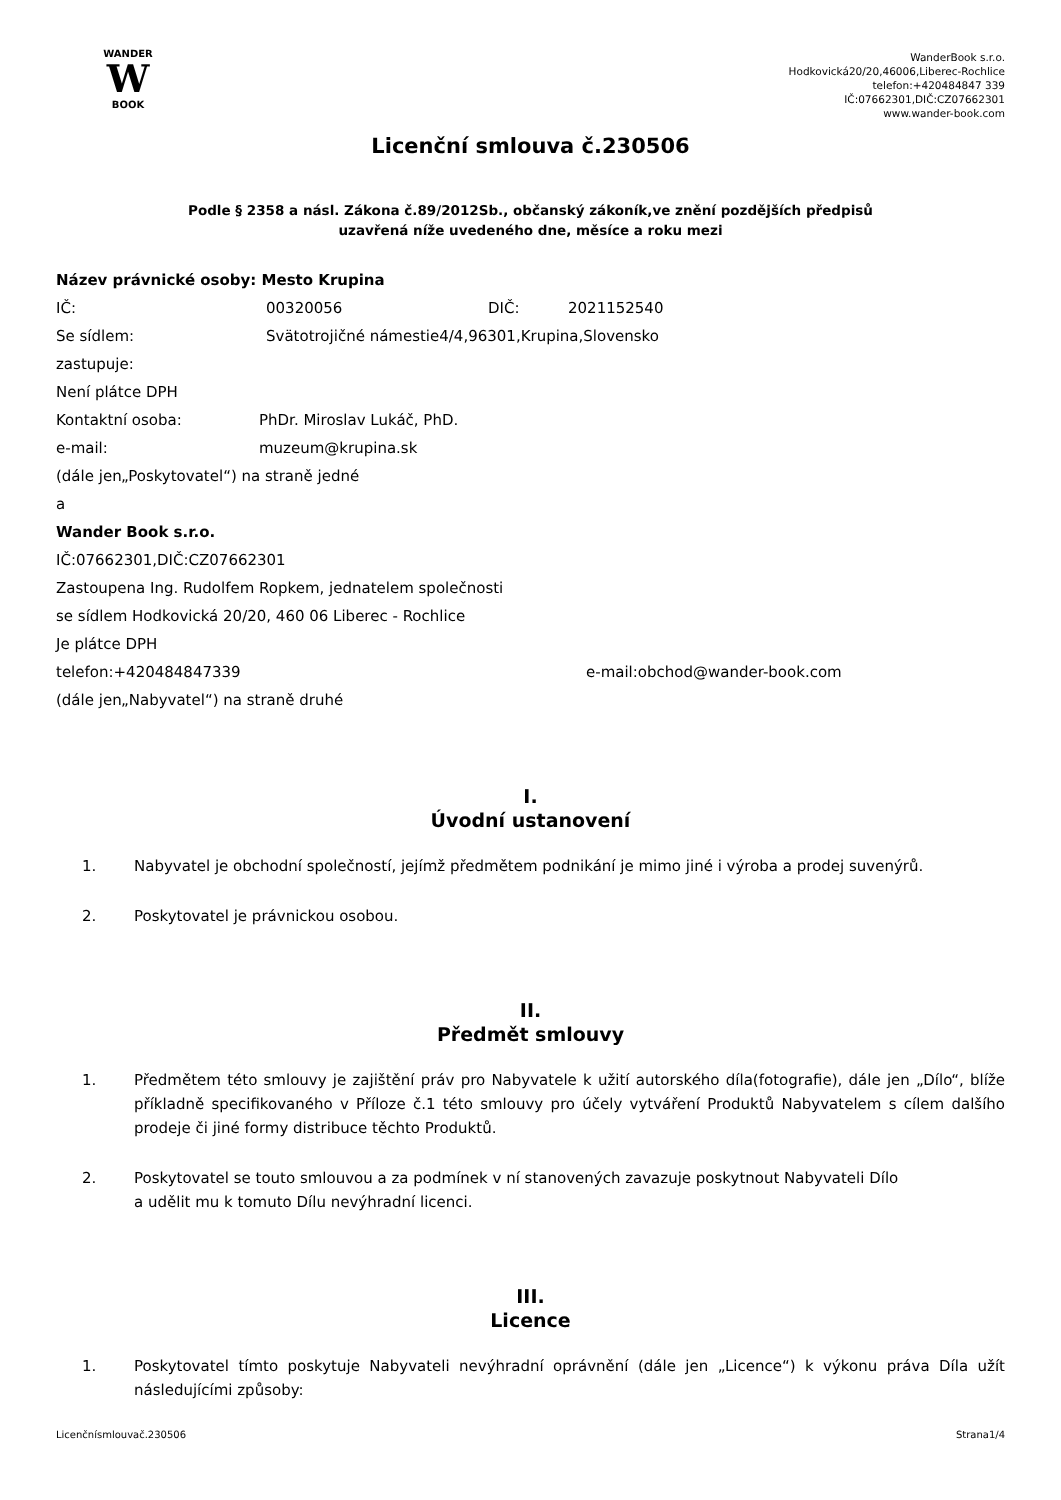WANDER
W
BOOK
WanderBook s.r.o.
Hodkovická20/20,46006,Liberec-Rochlice
telefon:+420484847 339
IČ:07662301,DIČ:CZ07662301
www.wander-book.com
Licenční smlouva č.230506
Podle § 2358 a násl. Zákona č.89/2012Sb., občanský zákoník,ve znění pozdějších předpisů
uzavřená níže uvedeného dne, měsíce a roku mezi
Název právnické osoby: Mesto Krupina
IČ: 00320056 DIČ: 2021152540
Se sídlem: Svätotrojičné námestie4/4,96301,Krupina,Slovensko
zastupuje:
Není plátce DPH
Kontaktní osoba: PhDr. Miroslav Lukáč, PhD.
e-mail: muzeum@krupina.sk
(dále jen„Poskytovatel“) na straně jedné
a
Wander Book s.r.o.
IČ:07662301,DIČ:CZ07662301
Zastoupena Ing. Rudolfem Ropkem, jednatelem společnosti
se sídlem Hodkovická 20/20, 460 06 Liberec - Rochlice
Je plátce DPH
telefon:+420484847339 e-mail:obchod@wander-book.com
(dále jen„Nabyvatel“) na straně druhé
I.
Úvodní ustanovení
1. Nabyvatel je obchodní společností, jejímž předmětem podnikání je mimo jiné i výroba a prodej suvenýrů.
2. Poskytovatel je právnickou osobou.
II.
Předmět smlouvy
1. Předmětem této smlouvy je zajištění práv pro Nabyvatele k užití autorského díla(fotografie), dále jen „Dílo“, blíže příkladně specifikovaného v Příloze č.1 této smlouvy pro účely vytváření Produktů Nabyvatelem s cílem dalšího prodeje či jiné formy distribuce těchto Produktů.
2. Poskytovatel se touto smlouvou a za podmínek v ní stanovených zavazuje poskytnout Nabyvateli Dílo
a udělit mu k tomuto Dílu nevýhradní licenci.
III.
Licence
1. Poskytovatel tímto poskytuje Nabyvateli nevýhradní oprávnění (dále jen „Licence“) k výkonu práva Díla užít následujícími způsoby:
Licenčnísmlouvač.230506 Strana1/4